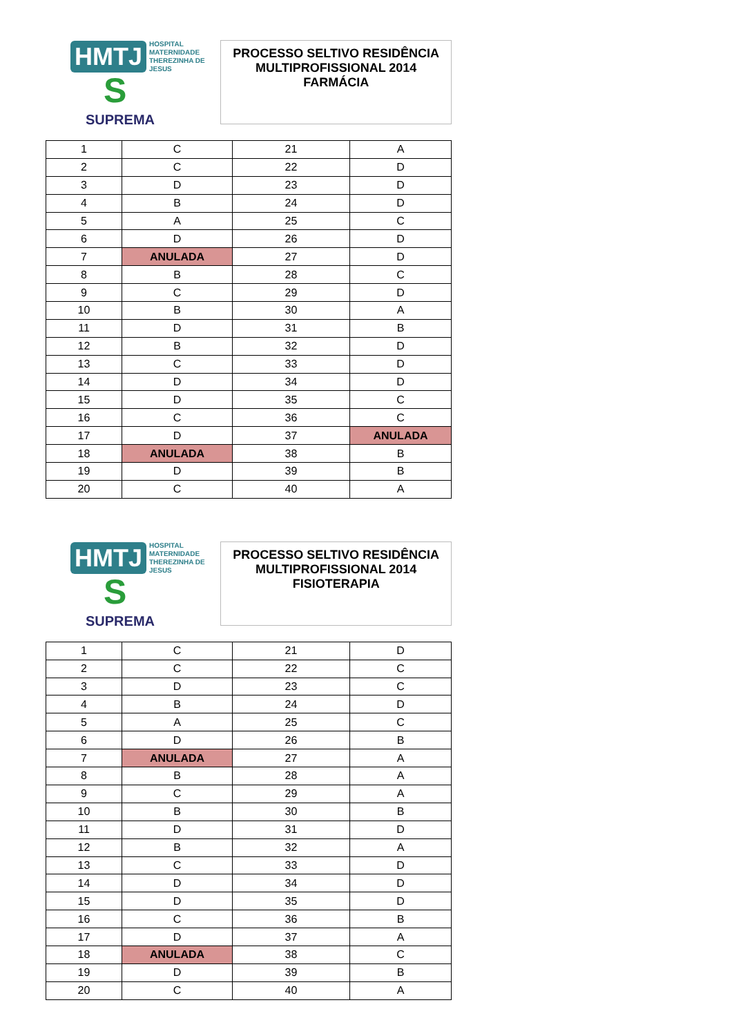HMTJ HOSPITAL
MATERNIDADE
THEREZINHA DE JESUS
S
SUPREMA
PROCESSO SELTIVO RESIDÊNCIA
MULTIPROFISSIONAL 2014
FARMÁCIA
| 1 | C | 21 | A |
| 2 | C | 22 | D |
| 3 | D | 23 | D |
| 4 | B | 24 | D |
| 5 | A | 25 | C |
| 6 | D | 26 | D |
| 7 | ANULADA | 27 | D |
| 8 | B | 28 | C |
| 9 | C | 29 | D |
| 10 | B | 30 | A |
| 11 | D | 31 | B |
| 12 | B | 32 | D |
| 13 | C | 33 | D |
| 14 | D | 34 | D |
| 15 | D | 35 | C |
| 16 | C | 36 | C |
| 17 | D | 37 | ANULADA |
| 18 | ANULADA | 38 | B |
| 19 | D | 39 | B |
| 20 | C | 40 | A |
HMTJ HOSPITAL
MATERNIDADE
THEREZINHA DE JESUS
S
SUPREMA
PROCESSO SELTIVO RESIDÊNCIA
MULTIPROFISSIONAL 2014
FISIOTERAPIA
| 1 | C | 21 | D |
| 2 | C | 22 | C |
| 3 | D | 23 | C |
| 4 | B | 24 | D |
| 5 | A | 25 | C |
| 6 | D | 26 | B |
| 7 | ANULADA | 27 | A |
| 8 | B | 28 | A |
| 9 | C | 29 | A |
| 10 | B | 30 | B |
| 11 | D | 31 | D |
| 12 | B | 32 | A |
| 13 | C | 33 | D |
| 14 | D | 34 | D |
| 15 | D | 35 | D |
| 16 | C | 36 | B |
| 17 | D | 37 | A |
| 18 | ANULADA | 38 | C |
| 19 | D | 39 | B |
| 20 | C | 40 | A |